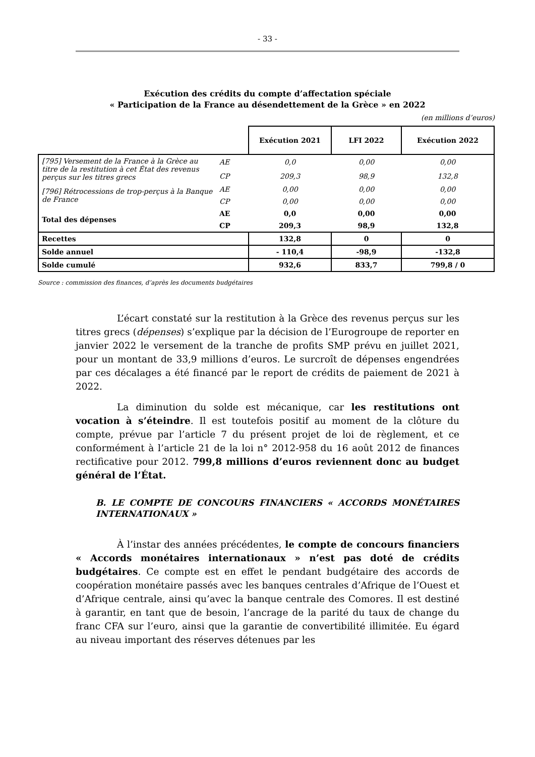- 33 -
Exécution des crédits du compte d’affectation spéciale
« Participation de la France au désendettement de la Grèce » en 2022
(en millions d’euros)
| | | Exécution 2021 | LFI 2022 | Exécution 2022 |
| --- | --- | --- | --- | --- |
| [795] Versement de la France à la Grèce au titre de la restitution à cet État des revenus perçus sur les titres grecs | AE | 0,0 | 0,00 | 0,00 |
| | CP | 209,3 | 98,9 | 132,8 |
| [796] Rétrocessions de trop-perçus à la Banque de France | AE | 0,00 | 0,00 | 0,00 |
| | CP | 0,00 | 0,00 | 0,00 |
| Total des dépenses | AE | 0,0 | 0,00 | 0,00 |
| | CP | 209,3 | 98,9 | 132,8 |
| Recettes | | 132,8 | 0 | 0 |
| Solde annuel | | - 110,4 | -98,9 | -132,8 |
| Solde cumulé | | 932,6 | 833,7 | 799,8 / 0 |
Source : commission des finances, d’après les documents budgétaires
L’écart constaté sur la restitution à la Grèce des revenus perçus sur les titres grecs (dépenses) s’explique par la décision de l’Eurogroupe de reporter en janvier 2022 le versement de la tranche de profits SMP prévu en juillet 2021, pour un montant de 33,9 millions d’euros. Le surcroît de dépenses engendrées par ces décalages a été financé par le report de crédits de paiement de 2021 à 2022.
La diminution du solde est mécanique, car les restitutions ont vocation à s’éteindre. Il est toutefois positif au moment de la clôture du compte, prévue par l’article 7 du présent projet de loi de règlement, et ce conformément à l’article 21 de la loi n° 2012-958 du 16 août 2012 de finances rectificative pour 2012. 799,8 millions d’euros reviennent donc au budget général de l’État.
B. LE COMPTE DE CONCOURS FINANCIERS « ACCORDS MONÉTAIRES INTERNATIONAUX »
À l’instar des années précédentes, le compte de concours financiers « Accords monétaires internationaux » n’est pas doté de crédits budgétaires. Ce compte est en effet le pendant budgétaire des accords de coopération monétaire passés avec les banques centrales d’Afrique de l’Ouest et d’Afrique centrale, ainsi qu’avec la banque centrale des Comores. Il est destiné à garantir, en tant que de besoin, l’ancrage de la parité du taux de change du franc CFA sur l’euro, ainsi que la garantie de convertibilité illimitée. Eu égard au niveau important des réserves détenues par les